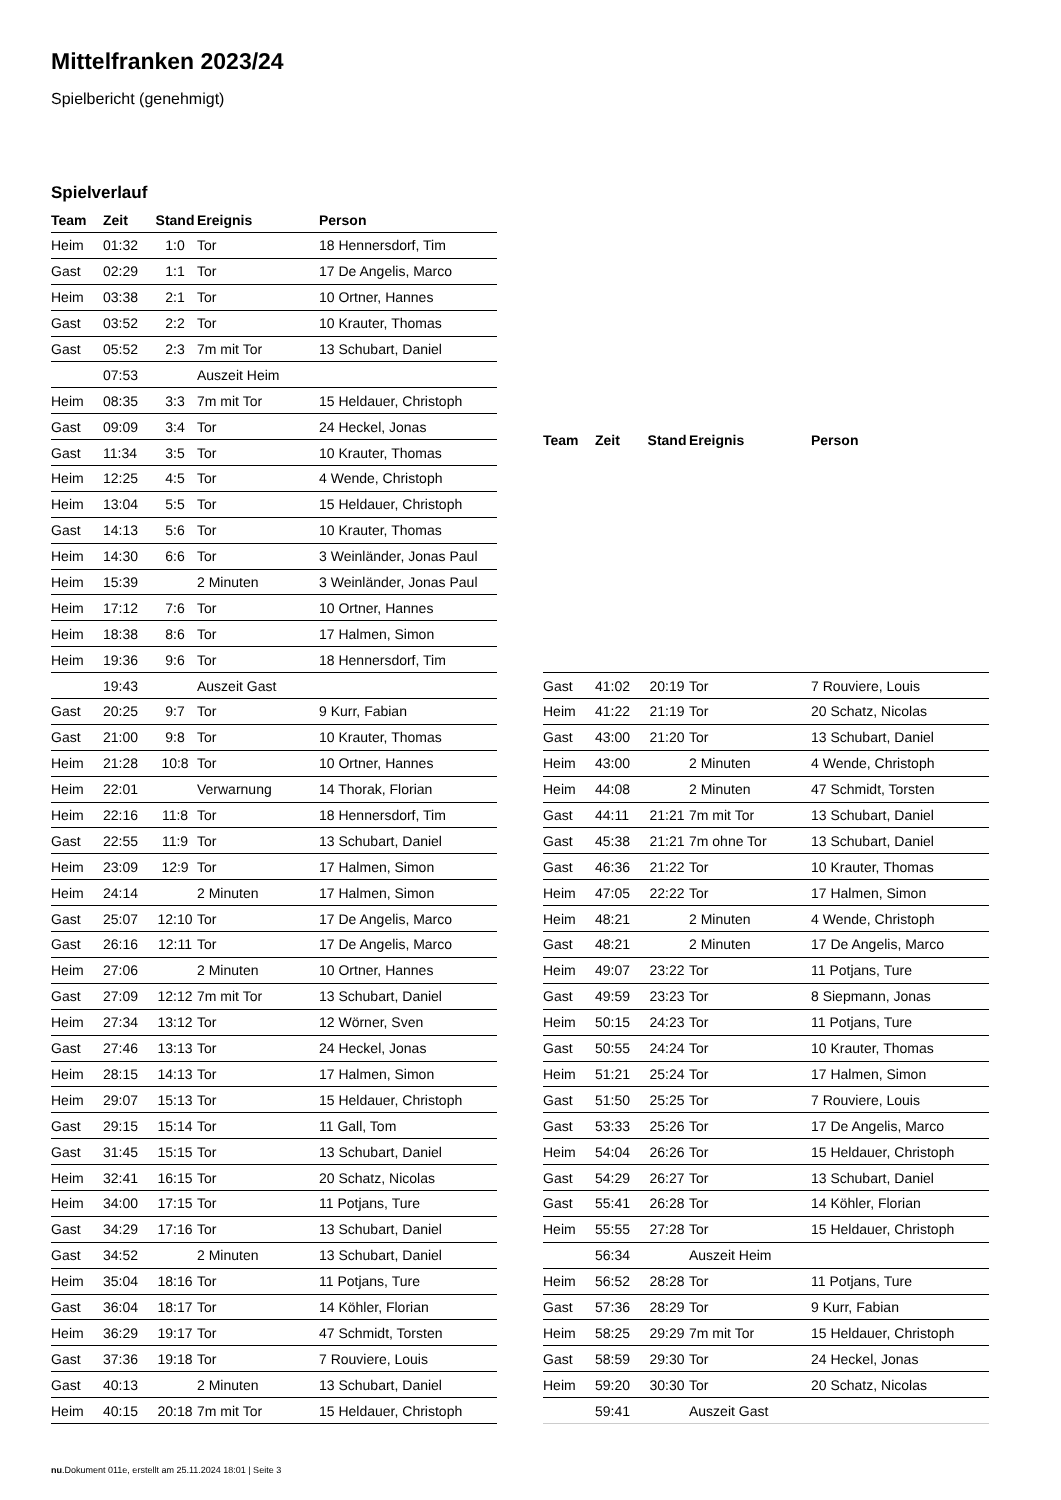Mittelfranken 2023/24
Spielbericht (genehmigt)
Spielverlauf
| Team | Zeit | Stand | Ereignis | Person |
| --- | --- | --- | --- | --- |
| Heim | 01:32 | 1:0 | Tor | 18 Hennersdorf, Tim |
| Gast | 02:29 | 1:1 | Tor | 17 De Angelis, Marco |
| Heim | 03:38 | 2:1 | Tor | 10 Ortner, Hannes |
| Gast | 03:52 | 2:2 | Tor | 10 Krauter, Thomas |
| Gast | 05:52 | 2:3 | 7m mit Tor | 13 Schubart, Daniel |
| | 07:53 | | Auszeit Heim | |
| Heim | 08:35 | 3:3 | 7m mit Tor | 15 Heldauer, Christoph |
| Gast | 09:09 | 3:4 | Tor | 24 Heckel, Jonas |
| Gast | 11:34 | 3:5 | Tor | 10 Krauter, Thomas |
| Heim | 12:25 | 4:5 | Tor | 4 Wende, Christoph |
| Heim | 13:04 | 5:5 | Tor | 15 Heldauer, Christoph |
| Gast | 14:13 | 5:6 | Tor | 10 Krauter, Thomas |
| Heim | 14:30 | 6:6 | Tor | 3 Weinländer, Jonas Paul |
| Heim | 15:39 | | 2 Minuten | 3 Weinländer, Jonas Paul |
| Heim | 17:12 | 7:6 | Tor | 10 Ortner, Hannes |
| Heim | 18:38 | 8:6 | Tor | 17 Halmen, Simon |
| Heim | 19:36 | 9:6 | Tor | 18 Hennersdorf, Tim |
| | 19:43 | | Auszeit Gast | |
| Gast | 20:25 | 9:7 | Tor | 9 Kurr, Fabian |
| Gast | 21:00 | 9:8 | Tor | 10 Krauter, Thomas |
| Heim | 21:28 | 10:8 | Tor | 10 Ortner, Hannes |
| Heim | 22:01 | | Verwarnung | 14 Thorak, Florian |
| Heim | 22:16 | 11:8 | Tor | 18 Hennersdorf, Tim |
| Gast | 22:55 | 11:9 | Tor | 13 Schubart, Daniel |
| Heim | 23:09 | 12:9 | Tor | 17 Halmen, Simon |
| Heim | 24:14 | | 2 Minuten | 17 Halmen, Simon |
| Gast | 25:07 | 12:10 | Tor | 17 De Angelis, Marco |
| Gast | 26:16 | 12:11 | Tor | 17 De Angelis, Marco |
| Heim | 27:06 | | 2 Minuten | 10 Ortner, Hannes |
| Gast | 27:09 | 12:12 | 7m mit Tor | 13 Schubart, Daniel |
| Heim | 27:34 | 13:12 | Tor | 12 Wörner, Sven |
| Gast | 27:46 | 13:13 | Tor | 24 Heckel, Jonas |
| Heim | 28:15 | 14:13 | Tor | 17 Halmen, Simon |
| Heim | 29:07 | 15:13 | Tor | 15 Heldauer, Christoph |
| Gast | 29:15 | 15:14 | Tor | 11 Gall, Tom |
| Gast | 31:45 | 15:15 | Tor | 13 Schubart, Daniel |
| Heim | 32:41 | 16:15 | Tor | 20 Schatz, Nicolas |
| Heim | 34:00 | 17:15 | Tor | 11 Potjans, Ture |
| Gast | 34:29 | 17:16 | Tor | 13 Schubart, Daniel |
| Gast | 34:52 | | 2 Minuten | 13 Schubart, Daniel |
| Heim | 35:04 | 18:16 | Tor | 11 Potjans, Ture |
| Gast | 36:04 | 18:17 | Tor | 14 Köhler, Florian |
| Heim | 36:29 | 19:17 | Tor | 47 Schmidt, Torsten |
| Gast | 37:36 | 19:18 | Tor | 7 Rouviere, Louis |
| Gast | 40:13 | | 2 Minuten | 13 Schubart, Daniel |
| Heim | 40:15 | 20:18 | 7m mit Tor | 15 Heldauer, Christoph |
| Team | Zeit | Stand | Ereignis | Person |
| --- | --- | --- | --- | --- |
| Gast | 41:02 | 20:19 | Tor | 7 Rouviere, Louis |
| Heim | 41:22 | 21:19 | Tor | 20 Schatz, Nicolas |
| Gast | 43:00 | 21:20 | Tor | 13 Schubart, Daniel |
| Heim | 43:00 | | 2 Minuten | 4 Wende, Christoph |
| Heim | 44:08 | | 2 Minuten | 47 Schmidt, Torsten |
| Gast | 44:11 | 21:21 | 7m mit Tor | 13 Schubart, Daniel |
| Gast | 45:38 | 21:21 | 7m ohne Tor | 13 Schubart, Daniel |
| Gast | 46:36 | 21:22 | Tor | 10 Krauter, Thomas |
| Heim | 47:05 | 22:22 | Tor | 17 Halmen, Simon |
| Heim | 48:21 | | 2 Minuten | 4 Wende, Christoph |
| Gast | 48:21 | | 2 Minuten | 17 De Angelis, Marco |
| Heim | 49:07 | 23:22 | Tor | 11 Potjans, Ture |
| Gast | 49:59 | 23:23 | Tor | 8 Siepmann, Jonas |
| Heim | 50:15 | 24:23 | Tor | 11 Potjans, Ture |
| Gast | 50:55 | 24:24 | Tor | 10 Krauter, Thomas |
| Heim | 51:21 | 25:24 | Tor | 17 Halmen, Simon |
| Gast | 51:50 | 25:25 | Tor | 7 Rouviere, Louis |
| Gast | 53:33 | 25:26 | Tor | 17 De Angelis, Marco |
| Heim | 54:04 | 26:26 | Tor | 15 Heldauer, Christoph |
| Gast | 54:29 | 26:27 | Tor | 13 Schubart, Daniel |
| Gast | 55:41 | 26:28 | Tor | 14 Köhler, Florian |
| Heim | 55:55 | 27:28 | Tor | 15 Heldauer, Christoph |
| | 56:34 | | Auszeit Heim | |
| Heim | 56:52 | 28:28 | Tor | 11 Potjans, Ture |
| Gast | 57:36 | 28:29 | Tor | 9 Kurr, Fabian |
| Heim | 58:25 | 29:29 | 7m mit Tor | 15 Heldauer, Christoph |
| Gast | 58:59 | 29:30 | Tor | 24 Heckel, Jonas |
| Heim | 59:20 | 30:30 | Tor | 20 Schatz, Nicolas |
| | 59:41 | | Auszeit Gast | |
nu.Dokument 011e, erstellt am 25.11.2024 18:01 | Seite 3